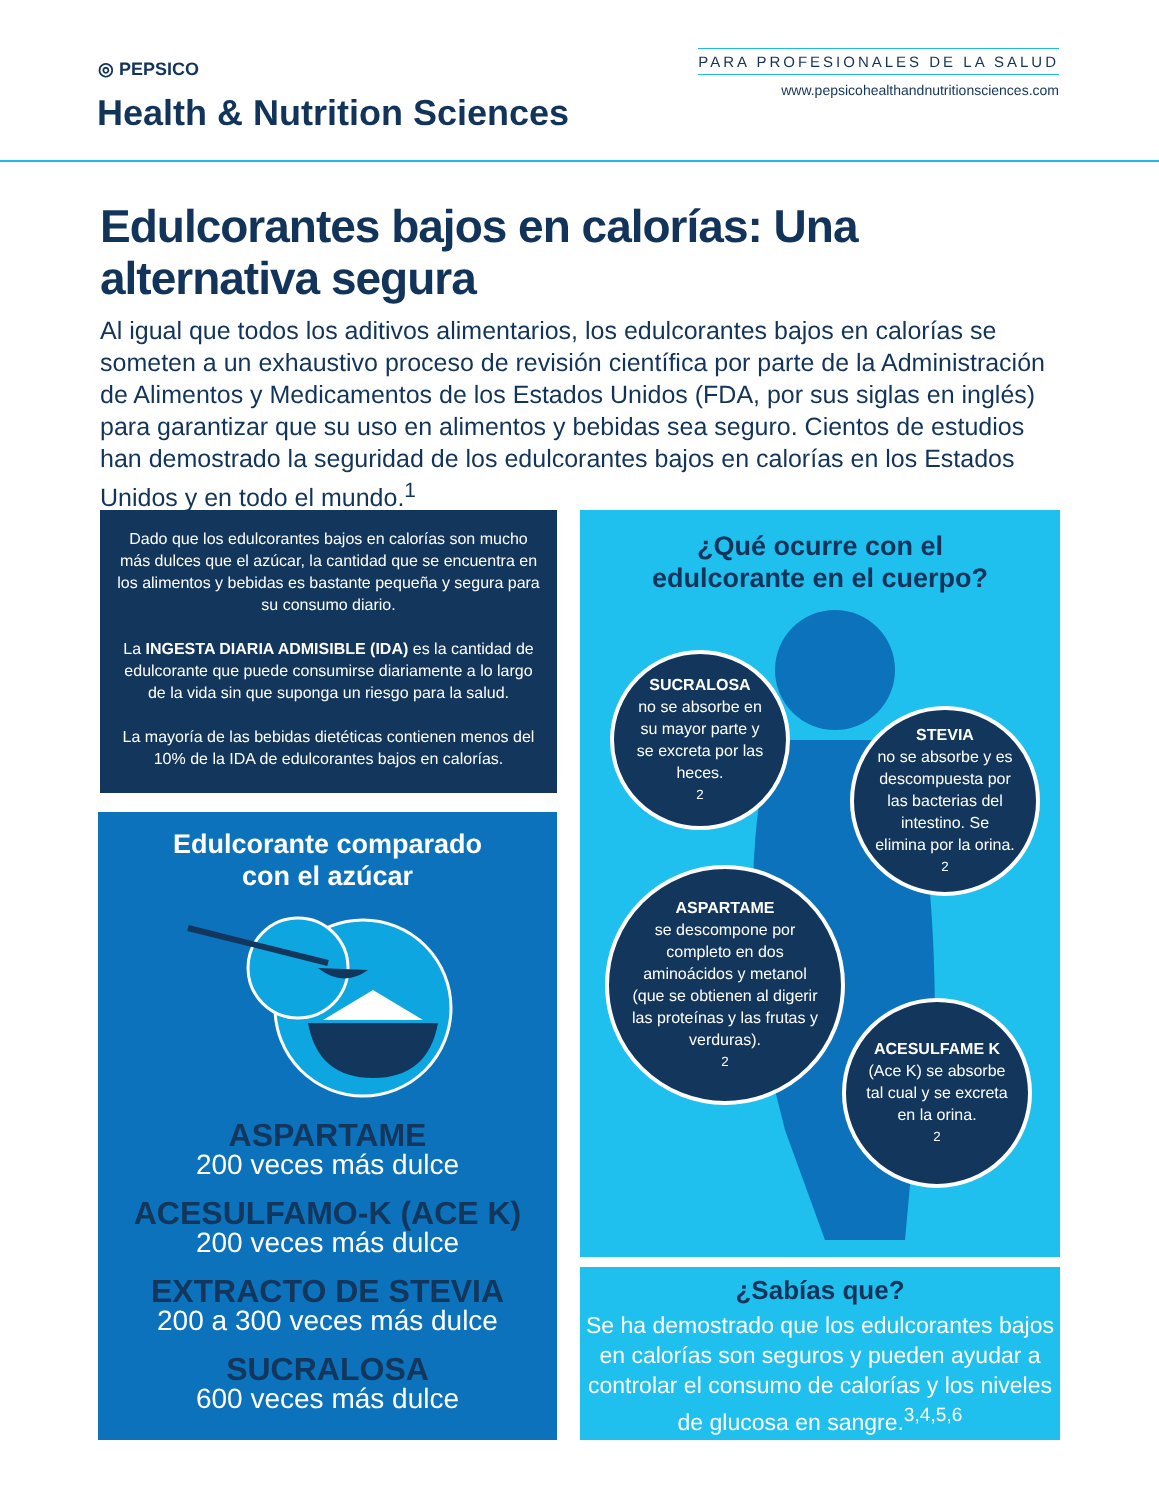◎ PEPSICO
Health & Nutrition Sciences
PARA PROFESIONALES DE LA SALUD
www.pepsicohealthandnutritionsciences.com
Edulcorantes bajos en calorías: Una alternativa segura
Al igual que todos los aditivos alimentarios, los edulcorantes bajos en calorías se someten a un exhaustivo proceso de revisión científica por parte de la Administración de Alimentos y Medicamentos de los Estados Unidos (FDA, por sus siglas en inglés) para garantizar que su uso en alimentos y bebidas sea seguro. Cientos de estudios han demostrado la seguridad de los edulcorantes bajos en calorías en los Estados Unidos y en todo el mundo.<sup>1</sup>
Dado que los edulcorantes bajos en calorías son mucho más dulces que el azúcar, la cantidad que se encuentra en los alimentos y bebidas es bastante pequeña y segura para su consumo diario.
La INGESTA DIARIA ADMISIBLE (IDA) es la cantidad de edulcorante que puede consumirse diariamente a lo largo de la vida sin que suponga un riesgo para la salud.
La mayoría de las bebidas dietéticas contienen menos del 10% de la IDA de edulcorantes bajos en calorías.
Edulcorante comparado
con el azúcar
ASPARTAME
200 veces más dulce
ACESULFAMO-K (ACE K)
200 veces más dulce
EXTRACTO DE STEVIA
200 a 300 veces más dulce
SUCRALOSA
600 veces más dulce
¿Qué ocurre con el
edulcorante en el cuerpo?
SUCRALOSA
no se absorbe en su mayor parte y se excreta por las heces.<sup>2</sup>
STEVIA
no se absorbe y es descompuesta por las bacterias del intestino. Se elimina por la orina.<sup>2</sup>
ASPARTAME
se descompone por completo en dos aminoácidos y metanol (que se obtienen al digerir las proteínas y las frutas y verduras).<sup>2</sup>
ACESULFAME K
(Ace K) se absorbe tal cual y se excreta en la orina.<sup>2</sup>
¿Sabías que?
Se ha demostrado que los edulcorantes bajos en calorías son seguros y pueden ayudar a controlar el consumo de calorías y los niveles de glucosa en sangre.<sup>3,4,5,6</sup>